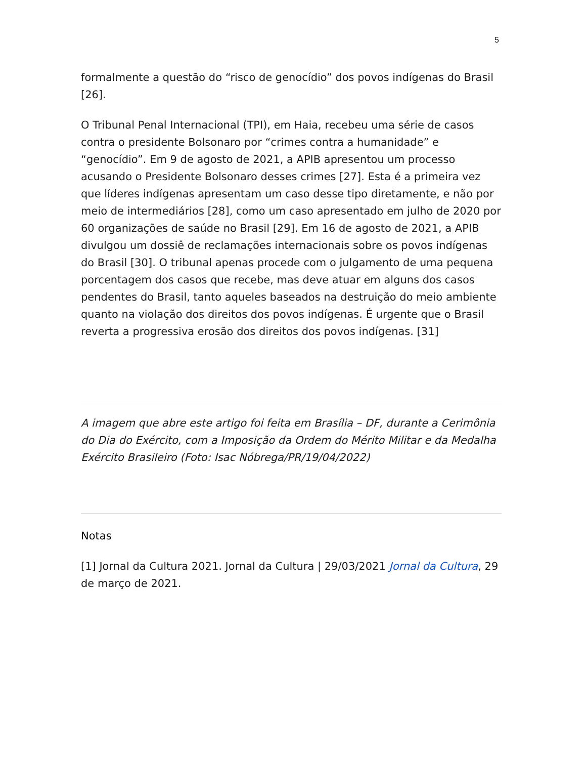5
formalmente a questão do “risco de genocídio” dos povos indígenas do Brasil [26].
O Tribunal Penal Internacional (TPI), em Haia, recebeu uma série de casos contra o presidente Bolsonaro por “crimes contra a humanidade” e “genocídio”. Em 9 de agosto de 2021, a APIB apresentou um processo acusando o Presidente Bolsonaro desses crimes [27]. Esta é a primeira vez que líderes indígenas apresentam um caso desse tipo diretamente, e não por meio de intermediários [28], como um caso apresentado em julho de 2020 por 60 organizações de saúde no Brasil [29]. Em 16 de agosto de 2021, a APIB divulgou um dossiê de reclamações internacionais sobre os povos indígenas do Brasil [30]. O tribunal apenas procede com o julgamento de uma pequena porcentagem dos casos que recebe, mas deve atuar em alguns dos casos pendentes do Brasil, tanto aqueles baseados na destruição do meio ambiente quanto na violação dos direitos dos povos indígenas. É urgente que o Brasil reverta a progressiva erosão dos direitos dos povos indígenas. [31]
A imagem que abre este artigo foi feita em Brasília – DF, durante a Cerimônia do Dia do Exército, com a Imposição da Ordem do Mérito Militar e da Medalha Exército Brasileiro (Foto: Isac Nóbrega/PR/19/04/2022)
Notas
[1] Jornal da Cultura 2021. Jornal da Cultura | 29/03/2021 Jornal da Cultura, 29 de março de 2021.